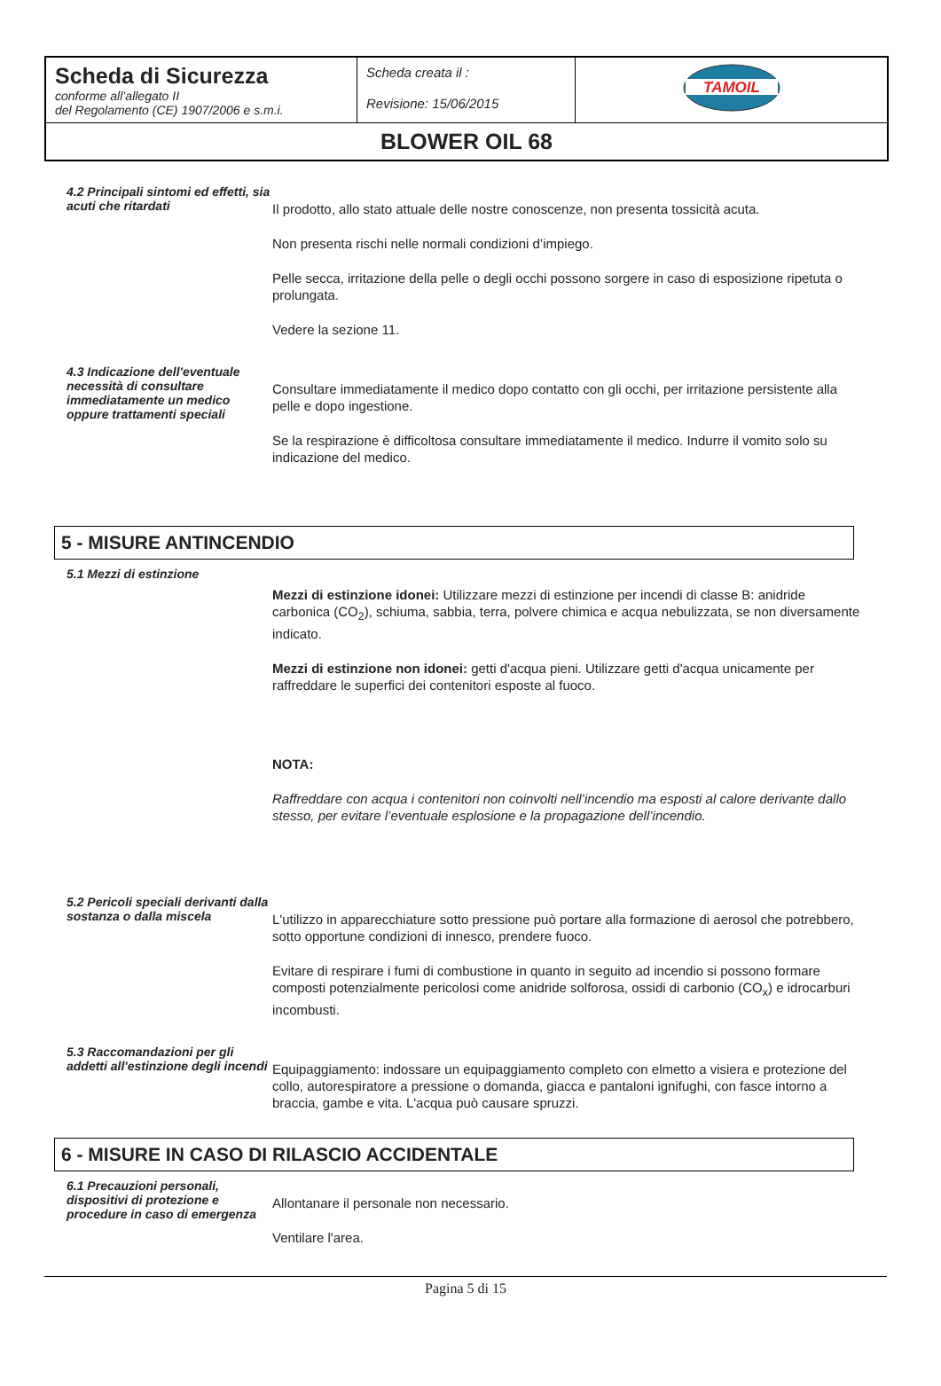| Scheda di Sicurezza conforme all’allegato II del Regolamento (CE) 1907/2006 e s.m.i. | Scheda creata il : Revisione: 15/06/2015 | TAMOIL |
| BLOWER OIL 68 | | |
4.2 Principali sintomi ed effetti, sia acuti che ritardati
Il prodotto, allo stato attuale delle nostre conoscenze, non presenta tossicità acuta.
Non presenta rischi nelle normali condizioni d’impiego.
Pelle secca, irritazione della pelle o degli occhi possono sorgere in caso di esposizione ripetuta o prolungata.
Vedere la sezione 11.
4.3 Indicazione dell'eventuale necessità di consultare immediatamente un medico oppure trattamenti speciali
Consultare immediatamente il medico dopo contatto con gli occhi, per irritazione persistente alla pelle e dopo ingestione.
Se la respirazione è difficoltosa consultare immediatamente il medico. Indurre il vomito solo su indicazione del medico.
5 - MISURE ANTINCENDIO
5.1 Mezzi di estinzione
Mezzi di estinzione idonei: Utilizzare mezzi di estinzione per incendi di classe B: anidride carbonica (CO<sub>2</sub>), schiuma, sabbia, terra, polvere chimica e acqua nebulizzata, se non diversamente indicato.
Mezzi di estinzione non idonei: getti d'acqua pieni. Utilizzare getti d'acqua unicamente per raffreddare le superfici dei contenitori esposte al fuoco.
NOTA:
Raffreddare con acqua i contenitori non coinvolti nell’incendio ma esposti al calore derivante dallo stesso, per evitare l’eventuale esplosione e la propagazione dell’incendio.
5.2 Pericoli speciali derivanti dalla sostanza o dalla miscela
L'utilizzo in apparecchiature sotto pressione può portare alla formazione di aerosol che potrebbero, sotto opportune condizioni di innesco, prendere fuoco.
Evitare di respirare i fumi di combustione in quanto in seguito ad incendio si possono formare composti potenzialmente pericolosi come anidride solforosa, ossidi di carbonio (CO<sub>x</sub>) e idrocarburi incombusti.
5.3 Raccomandazioni per gli addetti all'estinzione degli incendi
Equipaggiamento: indossare un equipaggiamento completo con elmetto a visiera e protezione del collo, autorespiratore a pressione o domanda, giacca e pantaloni ignifughi, con fasce intorno a braccia, gambe e vita. L'acqua può causare spruzzi.
6 - MISURE IN CASO DI RILASCIO ACCIDENTALE
6.1 Precauzioni personali, dispositivi di protezione e procedure in caso di emergenza
Allontanare il personale non necessario.
Ventilare l'area.
Pagina 5 di 15